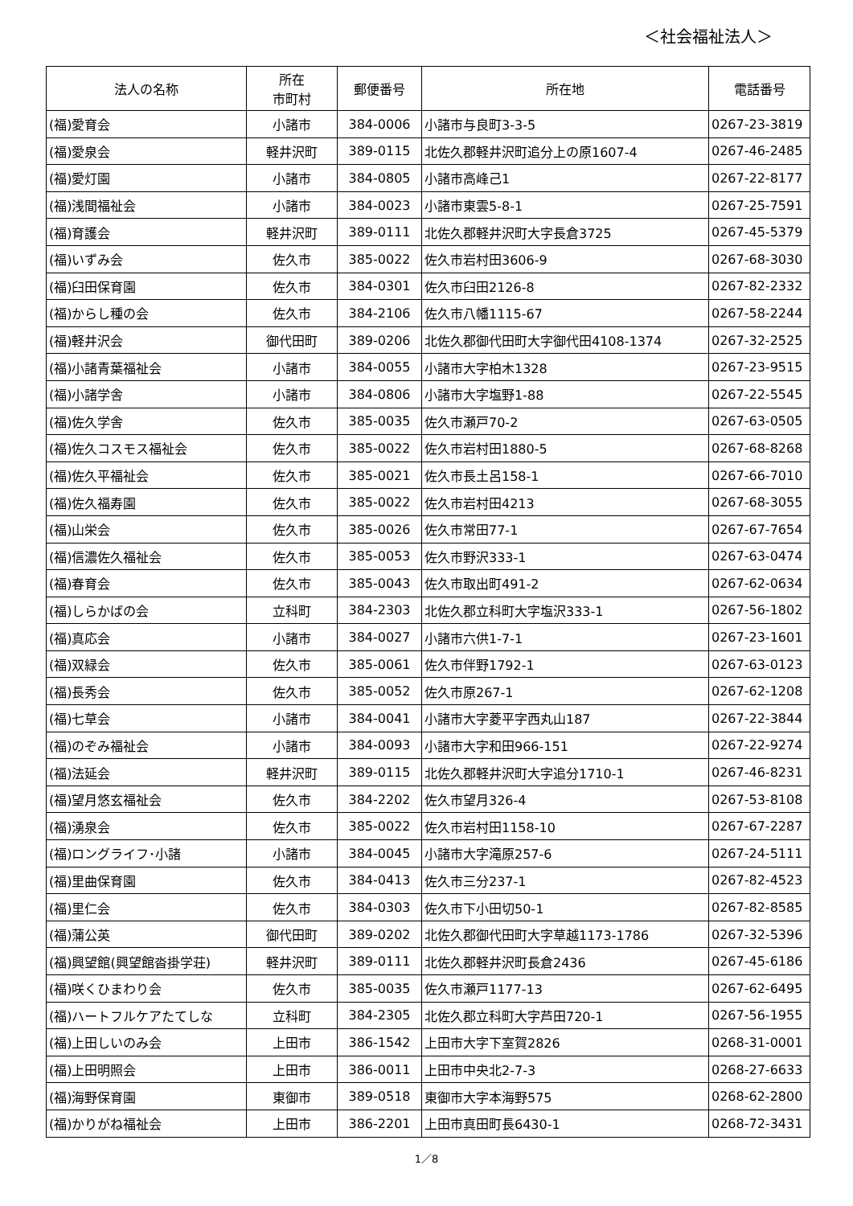＜社会福祉法人＞
| 法人の名称 | 所在 市町村 | 郵便番号 | 所在地 | 電話番号 |
| --- | --- | --- | --- | --- |
| (福)愛育会 | 小諸市 | 384-0006 | 小諸市与良町3-3-5 | 0267-23-3819 |
| (福)愛泉会 | 軽井沢町 | 389-0115 | 北佐久郡軽井沢町追分上の原1607-4 | 0267-46-2485 |
| (福)愛灯園 | 小諸市 | 384-0805 | 小諸市高峰己1 | 0267-22-8177 |
| (福)浅間福祉会 | 小諸市 | 384-0023 | 小諸市東雲5-8-1 | 0267-25-7591 |
| (福)育護会 | 軽井沢町 | 389-0111 | 北佐久郡軽井沢町大字長倉3725 | 0267-45-5379 |
| (福)いずみ会 | 佐久市 | 385-0022 | 佐久市岩村田3606-9 | 0267-68-3030 |
| (福)臼田保育園 | 佐久市 | 384-0301 | 佐久市臼田2126-8 | 0267-82-2332 |
| (福)からし種の会 | 佐久市 | 384-2106 | 佐久市八幡1115-67 | 0267-58-2244 |
| (福)軽井沢会 | 御代田町 | 389-0206 | 北佐久郡御代田町大字御代田4108-1374 | 0267-32-2525 |
| (福)小諸青葉福祉会 | 小諸市 | 384-0055 | 小諸市大字柏木1328 | 0267-23-9515 |
| (福)小諸学舎 | 小諸市 | 384-0806 | 小諸市大字塩野1-88 | 0267-22-5545 |
| (福)佐久学舎 | 佐久市 | 385-0035 | 佐久市瀬戸70-2 | 0267-63-0505 |
| (福)佐久コスモス福祉会 | 佐久市 | 385-0022 | 佐久市岩村田1880-5 | 0267-68-8268 |
| (福)佐久平福祉会 | 佐久市 | 385-0021 | 佐久市長土呂158-1 | 0267-66-7010 |
| (福)佐久福寿園 | 佐久市 | 385-0022 | 佐久市岩村田4213 | 0267-68-3055 |
| (福)山栄会 | 佐久市 | 385-0026 | 佐久市常田77-1 | 0267-67-7654 |
| (福)信濃佐久福祉会 | 佐久市 | 385-0053 | 佐久市野沢333-1 | 0267-63-0474 |
| (福)春育会 | 佐久市 | 385-0043 | 佐久市取出町491-2 | 0267-62-0634 |
| (福)しらかばの会 | 立科町 | 384-2303 | 北佐久郡立科町大字塩沢333-1 | 0267-56-1802 |
| (福)真応会 | 小諸市 | 384-0027 | 小諸市六供1-7-1 | 0267-23-1601 |
| (福)双緑会 | 佐久市 | 385-0061 | 佐久市伴野1792-1 | 0267-63-0123 |
| (福)長秀会 | 佐久市 | 385-0052 | 佐久市原267-1 | 0267-62-1208 |
| (福)七草会 | 小諸市 | 384-0041 | 小諸市大字菱平字西丸山187 | 0267-22-3844 |
| (福)のぞみ福祉会 | 小諸市 | 384-0093 | 小諸市大字和田966-151 | 0267-22-9274 |
| (福)法延会 | 軽井沢町 | 389-0115 | 北佐久郡軽井沢町大字追分1710-1 | 0267-46-8231 |
| (福)望月悠玄福祉会 | 佐久市 | 384-2202 | 佐久市望月326-4 | 0267-53-8108 |
| (福)湧泉会 | 佐久市 | 385-0022 | 佐久市岩村田1158-10 | 0267-67-2287 |
| (福)ロングライフ･小諸 | 小諸市 | 384-0045 | 小諸市大字滝原257-6 | 0267-24-5111 |
| (福)里曲保育園 | 佐久市 | 384-0413 | 佐久市三分237-1 | 0267-82-4523 |
| (福)里仁会 | 佐久市 | 384-0303 | 佐久市下小田切50-1 | 0267-82-8585 |
| (福)蒲公英 | 御代田町 | 389-0202 | 北佐久郡御代田町大字草越1173-1786 | 0267-32-5396 |
| (福)興望館(興望館沓掛学荘) | 軽井沢町 | 389-0111 | 北佐久郡軽井沢町長倉2436 | 0267-45-6186 |
| (福)咲くひまわり会 | 佐久市 | 385-0035 | 佐久市瀬戸1177-13 | 0267-62-6495 |
| (福)ハートフルケアたてしな | 立科町 | 384-2305 | 北佐久郡立科町大字芦田720-1 | 0267-56-1955 |
| (福)上田しいのみ会 | 上田市 | 386-1542 | 上田市大字下室賀2826 | 0268-31-0001 |
| (福)上田明照会 | 上田市 | 386-0011 | 上田市中央北2-7-3 | 0268-27-6633 |
| (福)海野保育園 | 東御市 | 389-0518 | 東御市大字本海野575 | 0268-62-2800 |
| (福)かりがね福祉会 | 上田市 | 386-2201 | 上田市真田町長6430-1 | 0268-72-3431 |
1／8